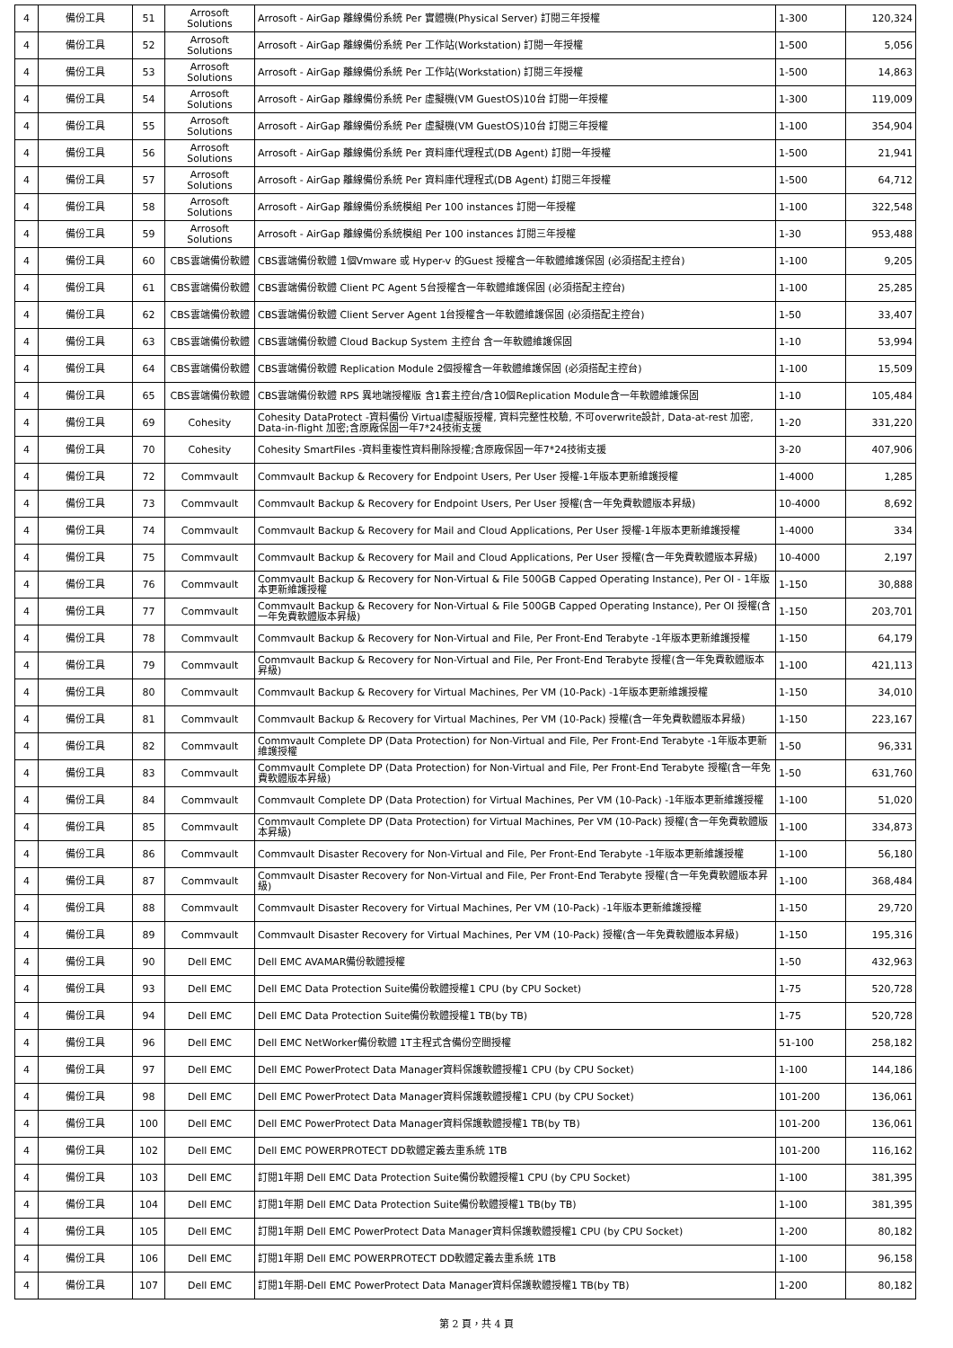| 4 | 備份工具 | 51 | Arrosoft Solutions | Arrosoft - AirGap 離線備份系統 Per 實體機(Physical Server) 訂閱三年授權 | 1-300 | 120,324 |
| 4 | 備份工具 | 52 | Arrosoft Solutions | Arrosoft - AirGap 離線備份系統 Per 工作站(Workstation) 訂閱一年授權 | 1-500 | 5,056 |
| 4 | 備份工具 | 53 | Arrosoft Solutions | Arrosoft - AirGap 離線備份系統 Per 工作站(Workstation) 訂閱三年授權 | 1-500 | 14,863 |
| 4 | 備份工具 | 54 | Arrosoft Solutions | Arrosoft - AirGap 離線備份系統 Per 虛擬機(VM GuestOS)10台 訂閱一年授權 | 1-300 | 119,009 |
| 4 | 備份工具 | 55 | Arrosoft Solutions | Arrosoft - AirGap 離線備份系統 Per 虛擬機(VM GuestOS)10台 訂閱三年授權 | 1-100 | 354,904 |
| 4 | 備份工具 | 56 | Arrosoft Solutions | Arrosoft - AirGap 離線備份系統 Per 資料庫代理程式(DB Agent) 訂閱一年授權 | 1-500 | 21,941 |
| 4 | 備份工具 | 57 | Arrosoft Solutions | Arrosoft - AirGap 離線備份系統 Per 資料庫代理程式(DB Agent) 訂閱三年授權 | 1-500 | 64,712 |
| 4 | 備份工具 | 58 | Arrosoft Solutions | Arrosoft - AirGap 離線備份系統模組 Per 100 instances 訂閱一年授權 | 1-100 | 322,548 |
| 4 | 備份工具 | 59 | Arrosoft Solutions | Arrosoft - AirGap 離線備份系統模組 Per 100 instances 訂閱三年授權 | 1-30 | 953,488 |
| 4 | 備份工具 | 60 | CBS雲端備份軟體 | CBS雲端備份軟體 1個Vmware 或 Hyper-v 的Guest 授權含一年軟體維護保固 (必須搭配主控台) | 1-100 | 9,205 |
| 4 | 備份工具 | 61 | CBS雲端備份軟體 | CBS雲端備份軟體 Client PC Agent 5台授權含一年軟體維護保固 (必須搭配主控台) | 1-100 | 25,285 |
| 4 | 備份工具 | 62 | CBS雲端備份軟體 | CBS雲端備份軟體 Client Server Agent 1台授權含一年軟體維護保固 (必須搭配主控台) | 1-50 | 33,407 |
| 4 | 備份工具 | 63 | CBS雲端備份軟體 | CBS雲端備份軟體 Cloud Backup System 主控台 含一年軟體維護保固 | 1-10 | 53,994 |
| 4 | 備份工具 | 64 | CBS雲端備份軟體 | CBS雲端備份軟體 Replication Module 2個授權含一年軟體維護保固 (必須搭配主控台) | 1-100 | 15,509 |
| 4 | 備份工具 | 65 | CBS雲端備份軟體 | CBS雲端備份軟體 RPS 異地端授權版 含1套主控台/含10個Replication Module含一年軟體維護保固 | 1-10 | 105,484 |
| 4 | 備份工具 | 69 | Cohesity | Cohesity DataProtect -資料備份 Virtual虛擬版授權, 資料完整性校驗, 不可overwrite設計, Data-at-rest 加密, Data-in-flight 加密;含原廠保固一年7*24技術支援 | 1-20 | 331,220 |
| 4 | 備份工具 | 70 | Cohesity | Cohesity SmartFiles -資料重複性資料刪除授權;含原廠保固一年7*24技術支援 | 3-20 | 407,906 |
| 4 | 備份工具 | 72 | Commvault | Commvault Backup & Recovery for Endpoint Users, Per User 授權-1年版本更新維護授權 | 1-4000 | 1,285 |
| 4 | 備份工具 | 73 | Commvault | Commvault Backup & Recovery for Endpoint Users, Per User 授權(含一年免費軟體版本昇級) | 10-4000 | 8,692 |
| 4 | 備份工具 | 74 | Commvault | Commvault Backup & Recovery for Mail and Cloud Applications, Per User 授權-1年版本更新維護授權 | 1-4000 | 334 |
| 4 | 備份工具 | 75 | Commvault | Commvault Backup & Recovery for Mail and Cloud Applications, Per User 授權(含一年免費軟體版本昇級) | 10-4000 | 2,197 |
| 4 | 備份工具 | 76 | Commvault | Commvault Backup & Recovery for Non-Virtual & File 500GB Capped Operating Instance), Per OI - 1年版本更新維護授權 | 1-150 | 30,888 |
| 4 | 備份工具 | 77 | Commvault | Commvault Backup & Recovery for Non-Virtual & File 500GB Capped Operating Instance), Per OI 授權(含一年免費軟體版本昇級) | 1-150 | 203,701 |
| 4 | 備份工具 | 78 | Commvault | Commvault Backup & Recovery for Non-Virtual and File, Per Front-End Terabyte -1年版本更新維護授權 | 1-150 | 64,179 |
| 4 | 備份工具 | 79 | Commvault | Commvault Backup & Recovery for Non-Virtual and File, Per Front-End Terabyte 授權(含一年免費軟體版本昇級) | 1-100 | 421,113 |
| 4 | 備份工具 | 80 | Commvault | Commvault Backup & Recovery for Virtual Machines, Per VM (10-Pack) -1年版本更新維護授權 | 1-150 | 34,010 |
| 4 | 備份工具 | 81 | Commvault | Commvault Backup & Recovery for Virtual Machines, Per VM (10-Pack) 授權(含一年免費軟體版本昇級) | 1-150 | 223,167 |
| 4 | 備份工具 | 82 | Commvault | Commvault Complete DP (Data Protection) for Non-Virtual and File, Per Front-End Terabyte -1年版本更新維護授權 | 1-50 | 96,331 |
| 4 | 備份工具 | 83 | Commvault | Commvault Complete DP (Data Protection) for Non-Virtual and File, Per Front-End Terabyte 授權(含一年免費軟體版本昇級) | 1-50 | 631,760 |
| 4 | 備份工具 | 84 | Commvault | Commvault Complete DP (Data Protection) for Virtual Machines, Per VM (10-Pack) -1年版本更新維護授權 | 1-100 | 51,020 |
| 4 | 備份工具 | 85 | Commvault | Commvault Complete DP (Data Protection) for Virtual Machines, Per VM (10-Pack) 授權(含一年免費軟體版本昇級) | 1-100 | 334,873 |
| 4 | 備份工具 | 86 | Commvault | Commvault Disaster Recovery for Non-Virtual and File, Per Front-End Terabyte -1年版本更新維護授權 | 1-100 | 56,180 |
| 4 | 備份工具 | 87 | Commvault | Commvault Disaster Recovery for Non-Virtual and File, Per Front-End Terabyte 授權(含一年免費軟體版本昇級) | 1-100 | 368,484 |
| 4 | 備份工具 | 88 | Commvault | Commvault Disaster Recovery for Virtual Machines, Per VM (10-Pack) -1年版本更新維護授權 | 1-150 | 29,720 |
| 4 | 備份工具 | 89 | Commvault | Commvault Disaster Recovery for Virtual Machines, Per VM (10-Pack) 授權(含一年免費軟體版本昇級) | 1-150 | 195,316 |
| 4 | 備份工具 | 90 | Dell EMC | Dell EMC AVAMAR備份軟體授權 | 1-50 | 432,963 |
| 4 | 備份工具 | 93 | Dell EMC | Dell EMC Data Protection Suite備份軟體授權1 CPU (by CPU Socket) | 1-75 | 520,728 |
| 4 | 備份工具 | 94 | Dell EMC | Dell EMC Data Protection Suite備份軟體授權1 TB(by TB) | 1-75 | 520,728 |
| 4 | 備份工具 | 96 | Dell EMC | Dell EMC NetWorker備份軟體 1T主程式含備份空間授權 | 51-100 | 258,182 |
| 4 | 備份工具 | 97 | Dell EMC | Dell EMC PowerProtect Data Manager資料保護軟體授權1 CPU (by CPU Socket) | 1-100 | 144,186 |
| 4 | 備份工具 | 98 | Dell EMC | Dell EMC PowerProtect Data Manager資料保護軟體授權1 CPU (by CPU Socket) | 101-200 | 136,061 |
| 4 | 備份工具 | 100 | Dell EMC | Dell EMC PowerProtect Data Manager資料保護軟體授權1 TB(by TB) | 101-200 | 136,061 |
| 4 | 備份工具 | 102 | Dell EMC | Dell EMC POWERPROTECT DD軟體定義去重系統 1TB | 101-200 | 116,162 |
| 4 | 備份工具 | 103 | Dell EMC | 訂閱1年期 Dell EMC Data Protection Suite備份軟體授權1 CPU (by CPU Socket) | 1-100 | 381,395 |
| 4 | 備份工具 | 104 | Dell EMC | 訂閱1年期 Dell EMC Data Protection Suite備份軟體授權1 TB(by TB) | 1-100 | 381,395 |
| 4 | 備份工具 | 105 | Dell EMC | 訂閱1年期 Dell EMC PowerProtect Data Manager資料保護軟體授權1 CPU (by CPU Socket) | 1-200 | 80,182 |
| 4 | 備份工具 | 106 | Dell EMC | 訂閱1年期 Dell EMC POWERPROTECT DD軟體定義去重系統 1TB | 1-100 | 96,158 |
| 4 | 備份工具 | 107 | Dell EMC | 訂閱1年期-Dell EMC PowerProtect Data Manager資料保護軟體授權1 TB(by TB) | 1-200 | 80,182 |
第 2 頁，共 4 頁